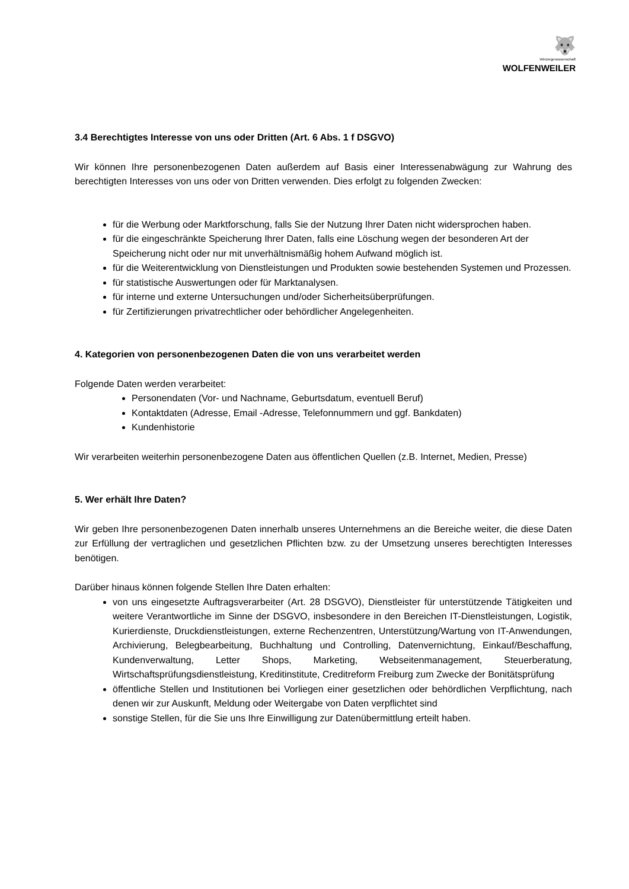🐺
Winzergenossenschaft
WOLFENWEILER
3.4 Berechtigtes Interesse von uns oder Dritten (Art. 6 Abs. 1 f DSGVO)
Wir können Ihre personenbezogenen Daten außerdem auf Basis einer Interessenabwägung zur Wahrung des berechtigten Interesses von uns oder von Dritten verwenden. Dies erfolgt zu folgenden Zwecken:
für die Werbung oder Marktforschung, falls Sie der Nutzung Ihrer Daten nicht widersprochen haben.
für die eingeschränkte Speicherung Ihrer Daten, falls eine Löschung wegen der besonderen Art der Speicherung nicht oder nur mit unverhältnismäßig hohem Aufwand möglich ist.
für die Weiterentwicklung von Dienstleistungen und Produkten sowie bestehenden Systemen und Prozessen.
für statistische Auswertungen oder für Marktanalysen.
für interne und externe Untersuchungen und/oder Sicherheitsüberprüfungen.
für Zertifizierungen privatrechtlicher oder behördlicher Angelegenheiten.
4. Kategorien von personenbezogenen Daten die von uns verarbeitet werden
Folgende Daten werden verarbeitet:
Personendaten (Vor- und Nachname, Geburtsdatum, eventuell Beruf)
Kontaktdaten (Adresse, Email -Adresse, Telefonnummern und ggf. Bankdaten)
Kundenhistorie
Wir verarbeiten weiterhin personenbezogene Daten aus öffentlichen Quellen (z.B. Internet, Medien, Presse)
5. Wer erhält Ihre Daten?
Wir geben Ihre personenbezogenen Daten innerhalb unseres Unternehmens an die Bereiche weiter, die diese Daten zur Erfüllung der vertraglichen und gesetzlichen Pflichten bzw. zu der Umsetzung unseres berechtigten Interesses benötigen.
Darüber hinaus können folgende Stellen Ihre Daten erhalten:
von uns eingesetzte Auftragsverarbeiter (Art. 28 DSGVO), Dienstleister für unterstützende Tätigkeiten und weitere Verantwortliche im Sinne der DSGVO, insbesondere in den Bereichen IT-Dienstleistungen, Logistik, Kurierdienste, Druckdienstleistungen, externe Rechenzentren, Unterstützung/Wartung von IT-Anwendungen, Archivierung, Belegbearbeitung, Buchhaltung und Controlling, Datenvernichtung, Einkauf/Beschaffung, Kundenverwaltung, Letter Shops, Marketing, Webseitenmanagement, Steuerberatung, Wirtschaftsprüfungsdienstleistung, Kreditinstitute, Creditreform Freiburg zum Zwecke der Bonitätsprüfung
öffentliche Stellen und Institutionen bei Vorliegen einer gesetzlichen oder behördlichen Verpflichtung, nach denen wir zur Auskunft, Meldung oder Weitergabe von Daten verpflichtet sind
sonstige Stellen, für die Sie uns Ihre Einwilligung zur Datenübermittlung erteilt haben.